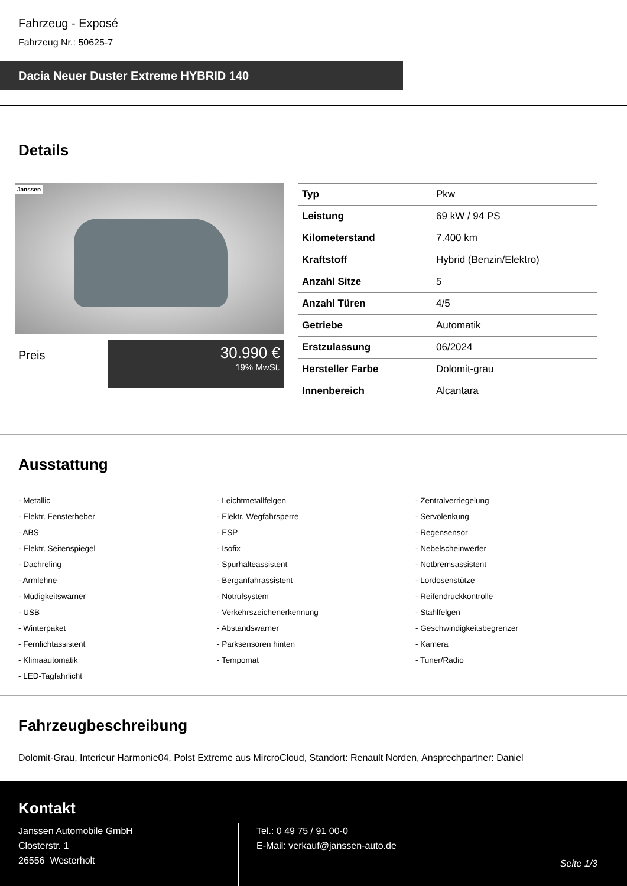Fahrzeug - Exposé
Fahrzeug Nr.: 50625-7
Dacia Neuer Duster Extreme HYBRID 140
Details
Janssen
Preis
30.990 €
19% MwSt.
| Typ | Pkw |
| Leistung | 69 kW / 94 PS |
| Kilometerstand | 7.400 km |
| Kraftstoff | Hybrid (Benzin/Elektro) |
| Anzahl Sitze | 5 |
| Anzahl Türen | 4/5 |
| Getriebe | Automatik |
| Erstzulassung | 06/2024 |
| Hersteller Farbe | Dolomit-grau |
| Innenbereich | Alcantara |
Ausstattung
- Metallic
- Leichtmetallfelgen
- Zentralverriegelung
- Elektr. Fensterheber
- Elektr. Wegfahrsperre
- Servolenkung
- ABS
- ESP
- Regensensor
- Elektr. Seitenspiegel
- Isofix
- Nebelscheinwerfer
- Dachreling
- Spurhalteassistent
- Notbremsassistent
- Armlehne
- Berganfahrassistent
- Lordosenstütze
- Müdigkeitswarner
- Notrufsystem
- Reifendruckkontrolle
- USB
- Verkehrszeichenerkennung
- Stahlfelgen
- Winterpaket
- Abstandswarner
- Geschwindigkeitsbegrenzer
- Fernlichtassistent
- Parksensoren hinten
- Kamera
- Klimaautomatik
- Tempomat
- Tuner/Radio
- LED-Tagfahrlicht
Fahrzeugbeschreibung
Dolomit-Grau, Interieur Harmonie04, Polst Extreme aus MircroCloud, Standort: Renault Norden, Ansprechpartner: Daniel
Kontakt
Janssen Automobile GmbH
Closterstr. 1
26556 Westerholt
Tel.: 0 49 75 / 91 00-0
E-Mail: verkauf@janssen-auto.de
Seite 1/3